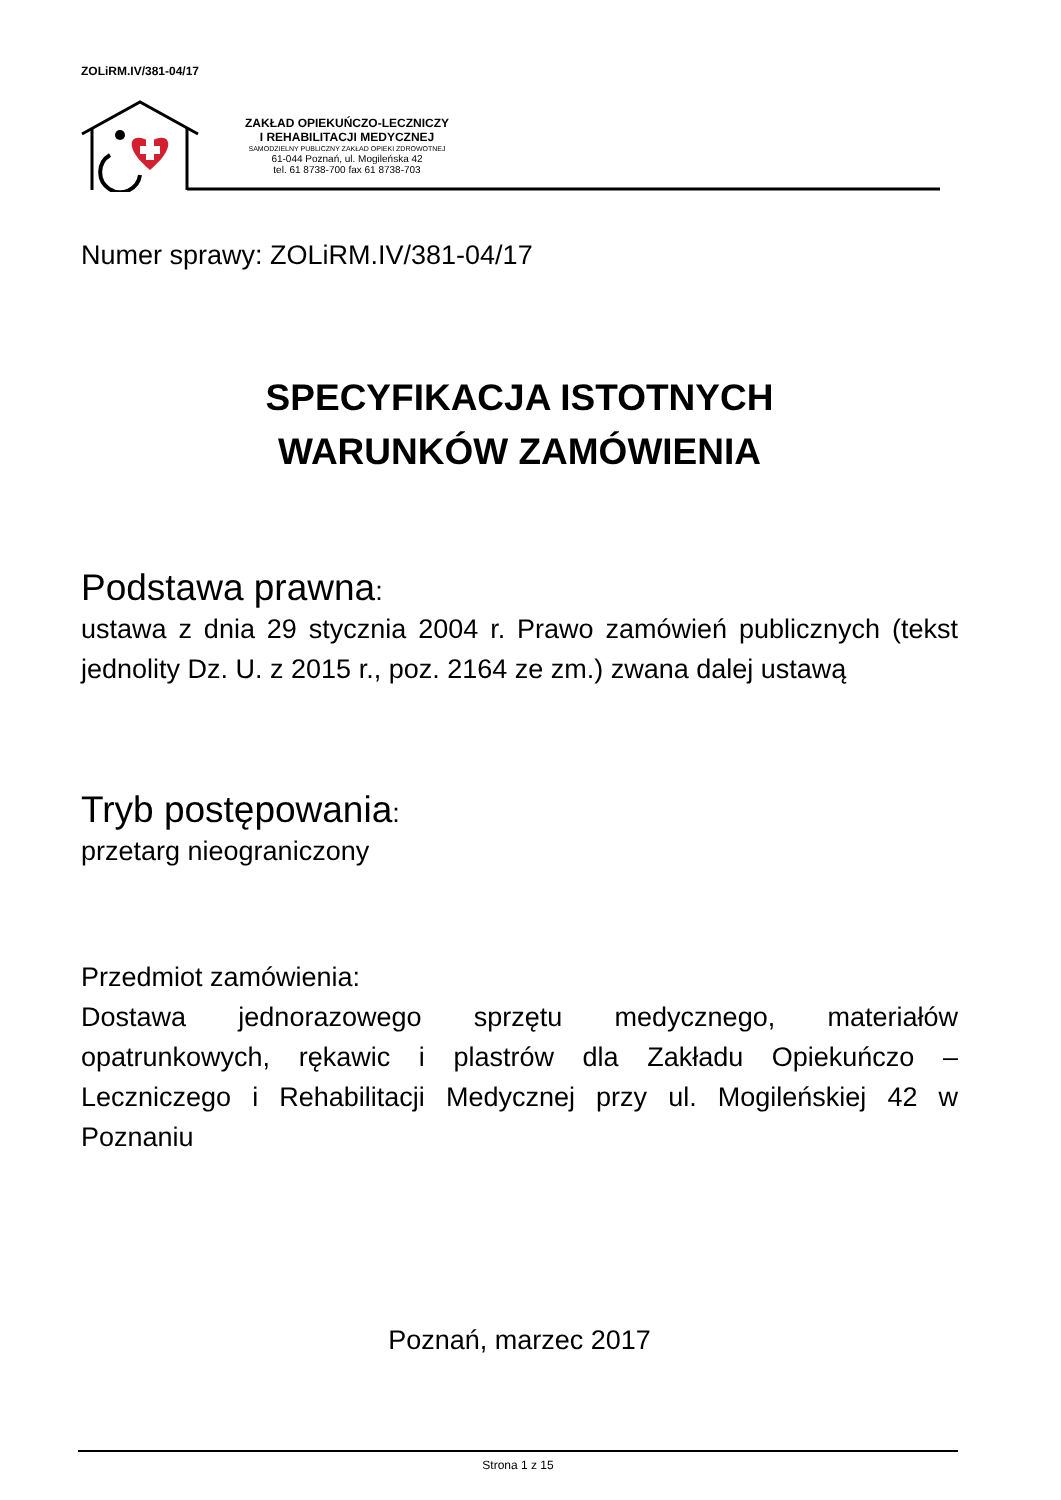ZOLiRM.IV/381-04/17
ZAKŁAD OPIEKUŃCZO-LECZNICZY
I REHABILITACJI MEDYCZNEJ
SAMODZIELNY PUBLICZNY ZAKŁAD OPIEKI ZDROWOTNEJ
61-044 Poznań, ul. Mogileńska 42
tel. 61 8738-700 fax 61 8738-703
Numer sprawy: ZOLiRM.IV/381-04/17
SPECYFIKACJA ISTOTNYCH
WARUNKÓW ZAMÓWIENIA
Podstawa prawna:
ustawa z dnia 29 stycznia 2004 r. Prawo zamówień publicznych (tekst jednolity Dz. U. z 2015 r., poz. 2164 ze zm.) zwana dalej ustawą
Tryb postępowania:
przetarg nieograniczony
Przedmiot zamówienia:
Dostawa jednorazowego sprzętu medycznego, materiałów opatrunkowych, rękawic i plastrów dla Zakładu Opiekuńczo – Leczniczego i Rehabilitacji Medycznej przy ul. Mogileńskiej 42 w Poznaniu
Poznań, marzec 2017
Strona 1 z 15